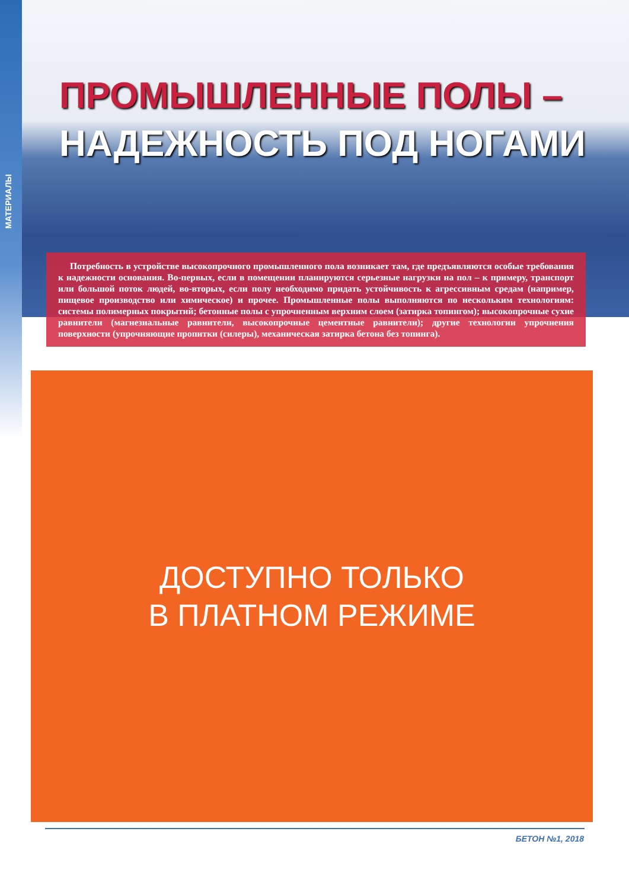МАТЕРИАЛЫ
ПРОМЫШЛЕННЫЕ ПОЛЫ –
НАДЕЖНОСТЬ ПОД НОГАМИ
Потребность в устройстве высокопрочного промышленного пола возникает там, где предъявляются особые требования к надежности основания. Во-первых, если в помещении планируются серьезные нагрузки на пол – к примеру, транспорт или большой поток людей, во-вторых, если полу необходимо придать устойчивость к агрессивным средам (например, пищевое производство или химическое) и прочее. Промышленные полы выполняются по нескольким технологиям: системы полимерных покрытий; бетонные полы с упрочненным верхним слоем (затирка топингом); высокопрочные сухие равнители (магнезиальные равнители, высокопрочные цементные равнители); другие технологии упрочнения поверхности (упрочняющие пропитки (силеры), механическая затирка бетона без топинга).
ДОСТУПНО ТОЛЬКО
В ПЛАТНОМ РЕЖИМЕ
БЕТОН №1, 2018